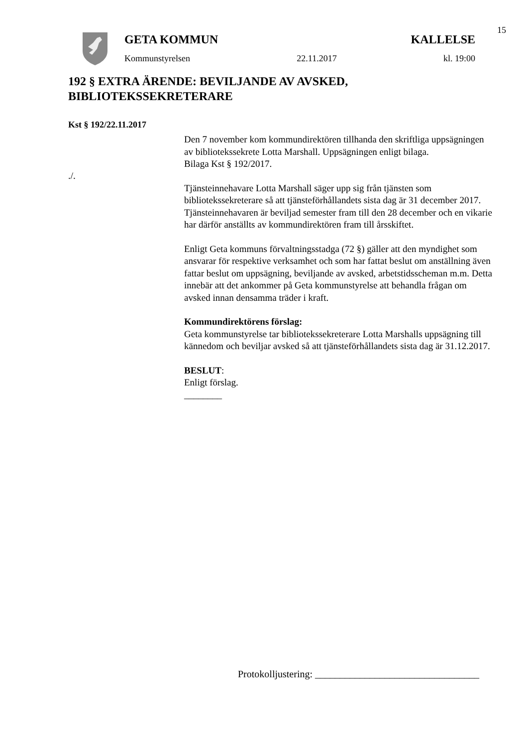15
GETA KOMMUN KALLELSE
Kommunstyrelsen 22.11.2017 kl. 19:00
192 § EXTRA ÄRENDE: BEVILJANDE AV AVSKED,
BIBLIOTEKSSEKRETERARE
Kst § 192/22.11.2017
./.
Den 7 november kom kommundirektören tillhanda den skriftliga uppsägningen av bibliotekssekrete Lotta Marshall. Uppsägningen enligt bilaga.
Bilaga Kst § 192/2017.
Tjänsteinnehavare Lotta Marshall säger upp sig från tjänsten som bibliotekssekreterare så att tjänsteförhållandets sista dag är 31 december 2017. Tjänsteinnehavaren är beviljad semester fram till den 28 december och en vikarie har därför anställts av kommundirektören fram till årsskiftet.
Enligt Geta kommuns förvaltningsstadga (72 §) gäller att den myndighet som ansvarar för respektive verksamhet och som har fattat beslut om anställning även fattar beslut om uppsägning, beviljande av avsked, arbetstidsscheman m.m. Detta innebär att det ankommer på Geta kommunstyrelse att behandla frågan om avsked innan densamma träder i kraft.
Kommundirektörens förslag:
Geta kommunstyrelse tar bibliotekssekreterare Lotta Marshalls uppsägning till kännedom och beviljar avsked så att tjänsteförhållandets sista dag är 31.12.2017.
BESLUT:
Enligt förslag.
________
Protokolljustering: _________________________________